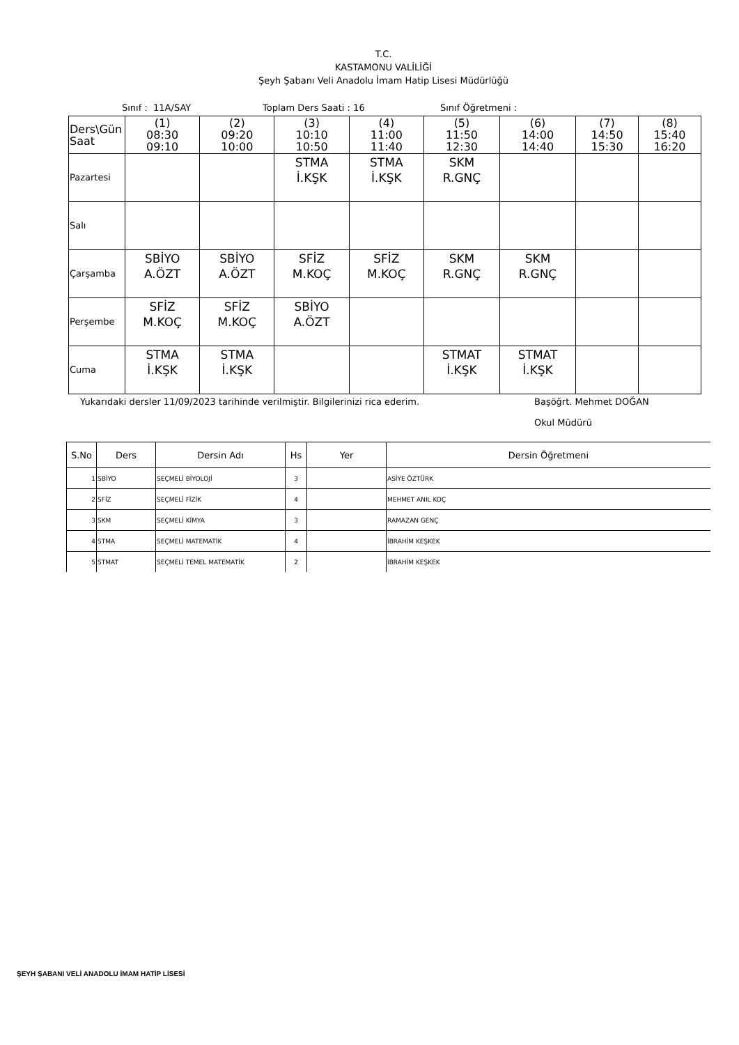T.C.
KASTAMONU VALİLİĞİ
Şeyh Şabanı Veli Anadolu İmam Hatip Lisesi Müdürlüğü
Sınıf : 11A/SAY Toplam Ders Saati : 16 Sınıf Öğretmeni :
| Ders\Gün Saat | (1) 08:30 09:10 | (2) 09:20 10:00 | (3) 10:10 10:50 | (4) 11:00 11:40 | (5) 11:50 12:30 | (6) 14:00 14:40 | (7) 14:50 15:30 | (8) 15:40 16:20 |
| Pazartesi | | | STMA İ.KŞK | STMA İ.KŞK | SKM R.GNÇ | | | |
| Salı | | | | | | | | |
| Çarşamba | SBİYO A.ÖZT | SBİYO A.ÖZT | SFİZ M.KOÇ | SFİZ M.KOÇ | SKM R.GNÇ | SKM R.GNÇ | | |
| Perşembe | SFİZ M.KOÇ | SFİZ M.KOÇ | SBİYO A.ÖZT | | | | | |
| Cuma | STMA İ.KŞK | STMA İ.KŞK | | | STMAT İ.KŞK | STMAT İ.KŞK | | |
Yukarıdaki dersler 11/09/2023 tarihinde verilmiştir. Bilgilerinizi rica ederim. Başöğrt. Mehmet DOĞAN
Okul Müdürü
| S.No | Ders | Dersin Adı | Hs | Yer | Dersin Öğretmeni |
| --- | --- | --- | --- | --- | --- |
| 1 | SBİYO | SEÇMELİ BİYOLOJİ | 3 | | ASİYE ÖZTÜRK |
| 2 | SFİZ | SEÇMELİ FİZİK | 4 | | MEHMET ANIL KOÇ |
| 3 | SKM | SEÇMELİ KİMYA | 3 | | RAMAZAN GENÇ |
| 4 | STMA | SEÇMELİ MATEMATİK | 4 | | İBRAHİM KEŞKEK |
| 5 | STMAT | SEÇMELİ TEMEL MATEMATİK | 2 | | İBRAHİM KEŞKEK |
ŞEYH ŞABANI VELİ ANADOLU İMAM HATİP LİSESİ